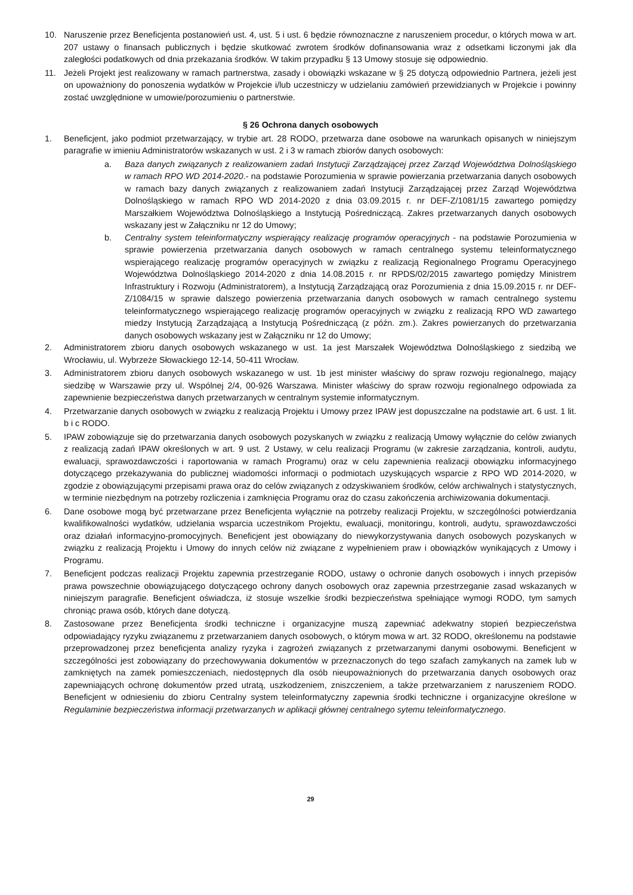10. Naruszenie przez Beneficjenta postanowień ust. 4, ust. 5 i ust. 6 będzie równoznaczne z naruszeniem procedur, o których mowa w art. 207 ustawy o finansach publicznych i będzie skutkować zwrotem środków dofinansowania wraz z odsetkami liczonymi jak dla zaległości podatkowych od dnia przekazania środków. W takim przypadku § 13 Umowy stosuje się odpowiednio.
11. Jeżeli Projekt jest realizowany w ramach partnerstwa, zasady i obowiązki wskazane w § 25 dotyczą odpowiednio Partnera, jeżeli jest on upoważniony do ponoszenia wydatków w Projekcie i/lub uczestniczy w udzielaniu zamówień przewidzianych w Projekcie i powinny zostać uwzględnione w umowie/porozumieniu o partnerstwie.
§ 26 Ochrona danych osobowych
1. Beneficjent, jako podmiot przetwarzający, w trybie art. 28 RODO, przetwarza dane osobowe na warunkach opisanych w niniejszym paragrafie w imieniu Administratorów wskazanych w ust. 2 i 3 w ramach zbiorów danych osobowych:
a. Baza danych związanych z realizowaniem zadań Instytucji Zarządzającej przez Zarząd Województwa Dolnośląskiego w ramach RPO WD 2014-2020.- na podstawie Porozumienia w sprawie powierzania przetwarzania danych osobowych w ramach bazy danych związanych z realizowaniem zadań Instytucji Zarządzającej przez Zarząd Województwa Dolnośląskiego w ramach RPO WD 2014-2020 z dnia 03.09.2015 r. nr DEF-Z/1081/15 zawartego pomiędzy Marszałkiem Województwa Dolnośląskiego a Instytucją Pośredniczącą. Zakres przetwarzanych danych osobowych wskazany jest w Załączniku nr 12 do Umowy;
b. Centralny system teleinformatyczny wspierający realizację programów operacyjnych - na podstawie Porozumienia w sprawie powierzenia przetwarzania danych osobowych w ramach centralnego systemu teleinformatycznego wspierającego realizację programów operacyjnych w związku z realizacją Regionalnego Programu Operacyjnego Województwa Dolnośląskiego 2014-2020 z dnia 14.08.2015 r. nr RPDS/02/2015 zawartego pomiędzy Ministrem Infrastruktury i Rozwoju (Administratorem), a Instytucją Zarządzającą oraz Porozumienia z dnia 15.09.2015 r. nr DEF-Z/1084/15 w sprawie dalszego powierzenia przetwarzania danych osobowych w ramach centralnego systemu teleinformatycznego wspierającego realizację programów operacyjnych w związku z realizacją RPO WD zawartego miedzy Instytucją Zarządzającą a Instytucją Pośredniczącą (z późn. zm.). Zakres powierzanych do przetwarzania danych osobowych wskazany jest w Załączniku nr 12 do Umowy;
2. Administratorem zbioru danych osobowych wskazanego w ust. 1a jest Marszałek Województwa Dolnośląskiego z siedzibą we Wrocławiu, ul. Wybrzeże Słowackiego 12-14, 50-411 Wrocław.
3. Administratorem zbioru danych osobowych wskazanego w ust. 1b jest minister właściwy do spraw rozwoju regionalnego, mający siedzibę w Warszawie przy ul. Wspólnej 2/4, 00-926 Warszawa. Minister właściwy do spraw rozwoju regionalnego odpowiada za zapewnienie bezpieczeństwa danych przetwarzanych w centralnym systemie informatycznym.
4. Przetwarzanie danych osobowych w związku z realizacją Projektu i Umowy przez IPAW jest dopuszczalne na podstawie art. 6 ust. 1 lit. b i c RODO.
5. IPAW zobowiązuje się do przetwarzania danych osobowych pozyskanych w związku z realizacją Umowy wyłącznie do celów zwianych z realizacją zadań IPAW określonych w art. 9 ust. 2 Ustawy, w celu realizacji Programu (w zakresie zarządzania, kontroli, audytu, ewaluacji, sprawozdawczości i raportowania w ramach Programu) oraz w celu zapewnienia realizacji obowiązku informacyjnego dotyczącego przekazywania do publicznej wiadomości informacji o podmiotach uzyskujących wsparcie z RPO WD 2014-2020, w zgodzie z obowiązującymi przepisami prawa oraz do celów związanych z odzyskiwaniem środków, celów archiwalnych i statystycznych, w terminie niezbędnym na potrzeby rozliczenia i zamknięcia Programu oraz do czasu zakończenia archiwizowania dokumentacji.
6. Dane osobowe mogą być przetwarzane przez Beneficjenta wyłącznie na potrzeby realizacji Projektu, w szczególności potwierdzania kwalifikowalności wydatków, udzielania wsparcia uczestnikom Projektu, ewaluacji, monitoringu, kontroli, audytu, sprawozdawczości oraz działań informacyjno-promocyjnych. Beneficjent jest obowiązany do niewykorzystywania danych osobowych pozyskanych w związku z realizacją Projektu i Umowy do innych celów niż związane z wypełnieniem praw i obowiązków wynikających z Umowy i Programu.
7. Beneficjent podczas realizacji Projektu zapewnia przestrzeganie RODO, ustawy o ochronie danych osobowych i innych przepisów prawa powszechnie obowiązującego dotyczącego ochrony danych osobowych oraz zapewnia przestrzeganie zasad wskazanych w niniejszym paragrafie. Beneficjent oświadcza, iż stosuje wszelkie środki bezpieczeństwa spełniające wymogi RODO, tym samych chroniąc prawa osób, których dane dotyczą.
8. Zastosowane przez Beneficjenta środki techniczne i organizacyjne muszą zapewniać adekwatny stopień bezpieczeństwa odpowiadający ryzyku związanemu z przetwarzaniem danych osobowych, o którym mowa w art. 32 RODO, określonemu na podstawie przeprowadzonej przez beneficjenta analizy ryzyka i zagrożeń związanych z przetwarzanymi danymi osobowymi. Beneficjent w szczególności jest zobowiązany do przechowywania dokumentów w przeznaczonych do tego szafach zamykanych na zamek lub w zamkniętych na zamek pomieszczeniach, niedostępnych dla osób nieupoważnionych do przetwarzania danych osobowych oraz zapewniających ochronę dokumentów przed utratą, uszkodzeniem, zniszczeniem, a także przetwarzaniem z naruszeniem RODO. Beneficjent w odniesieniu do zbioru Centralny system teleinformatyczny zapewnia środki techniczne i organizacyjne określone w Regulaminie bezpieczeństwa informacji przetwarzanych w aplikacji głównej centralnego sytemu teleinformatycznego.
29